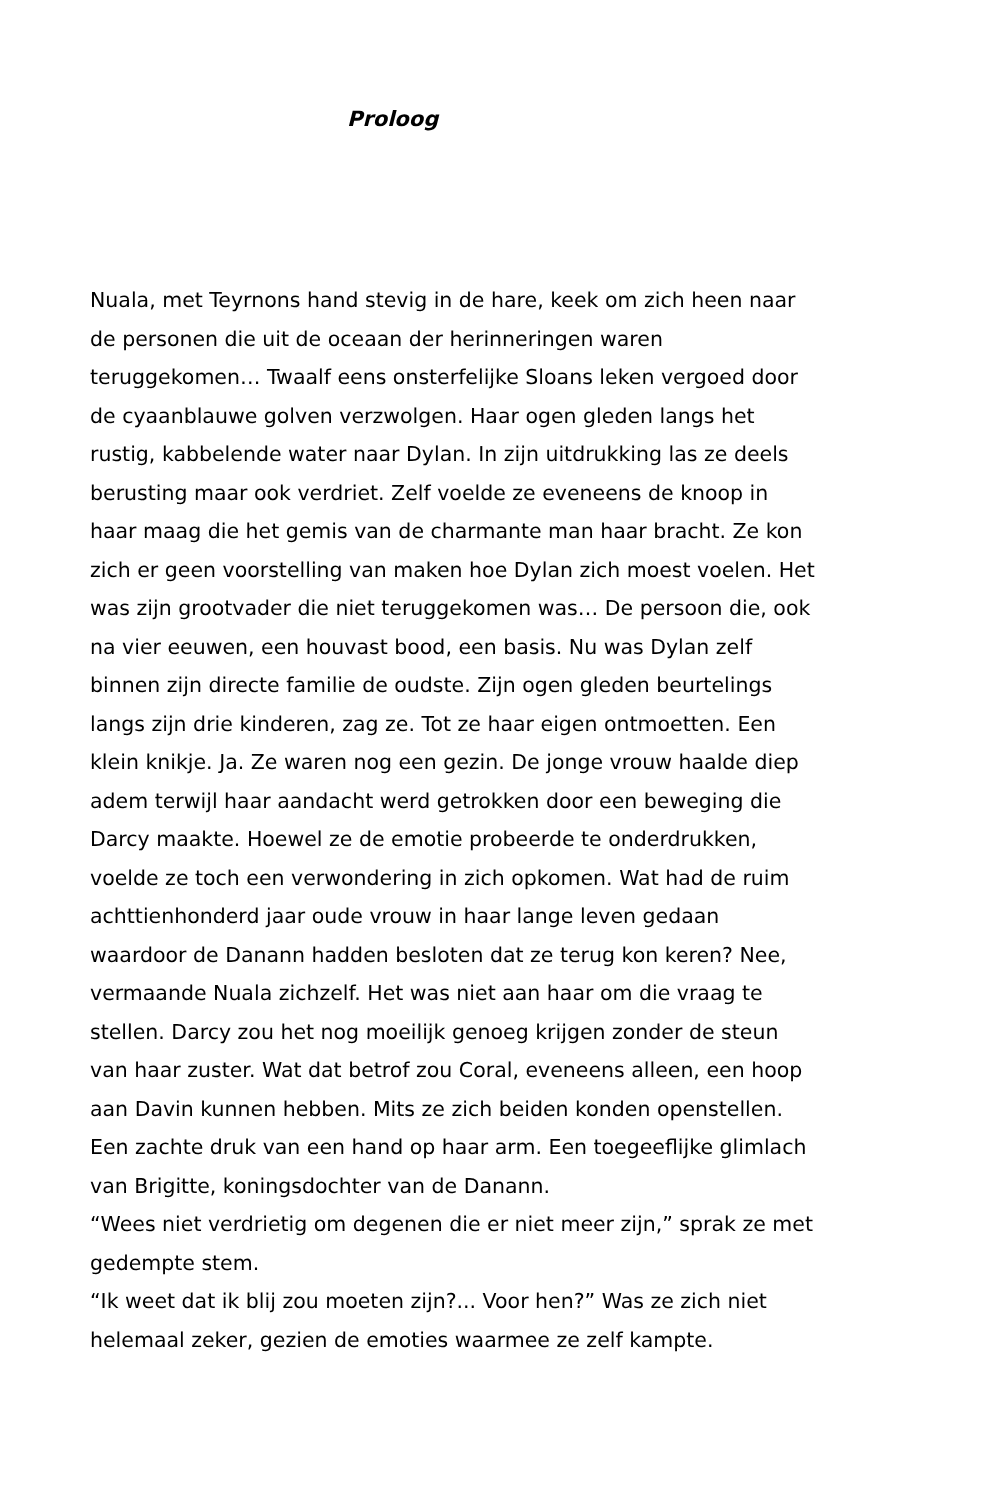Proloog
Nuala, met Teyrnons hand stevig in de hare, keek om zich heen naar de personen die uit de oceaan der herinneringen waren teruggekomen… Twaalf eens onsterfelijke Sloans leken vergoed door de cyaanblauwe golven verzwolgen. Haar ogen gleden langs het rustig, kabbelende water naar Dylan. In zijn uitdrukking las ze deels berusting maar ook verdriet. Zelf voelde ze eveneens de knoop in haar maag die het gemis van de charmante man haar bracht. Ze kon zich er geen voorstelling van maken hoe Dylan zich moest voelen. Het was zijn grootvader die niet teruggekomen was… De persoon die, ook na vier eeuwen, een houvast bood, een basis. Nu was Dylan zelf binnen zijn directe familie de oudste. Zijn ogen gleden beurtelings langs zijn drie kinderen, zag ze. Tot ze haar eigen ontmoetten. Een klein knikje. Ja. Ze waren nog een gezin. De jonge vrouw haalde diep adem terwijl haar aandacht werd getrokken door een beweging die Darcy maakte. Hoewel ze de emotie probeerde te onderdrukken, voelde ze toch een verwondering in zich opkomen. Wat had de ruim achttienhonderd jaar oude vrouw in haar lange leven gedaan waardoor de Danann hadden besloten dat ze terug kon keren? Nee, vermaande Nuala zichzelf. Het was niet aan haar om die vraag te stellen. Darcy zou het nog moeilijk genoeg krijgen zonder de steun van haar zuster. Wat dat betrof zou Coral, eveneens alleen, een hoop aan Davin kunnen hebben. Mits ze zich beiden konden openstellen. Een zachte druk van een hand op haar arm. Een toegeeflijke glimlach van Brigitte, koningsdochter van de Danann.
“Wees niet verdrietig om degenen die er niet meer zijn,” sprak ze met gedempte stem.
“Ik weet dat ik blij zou moeten zijn?... Voor hen?” Was ze zich niet helemaal zeker, gezien de emoties waarmee ze zelf kampte.